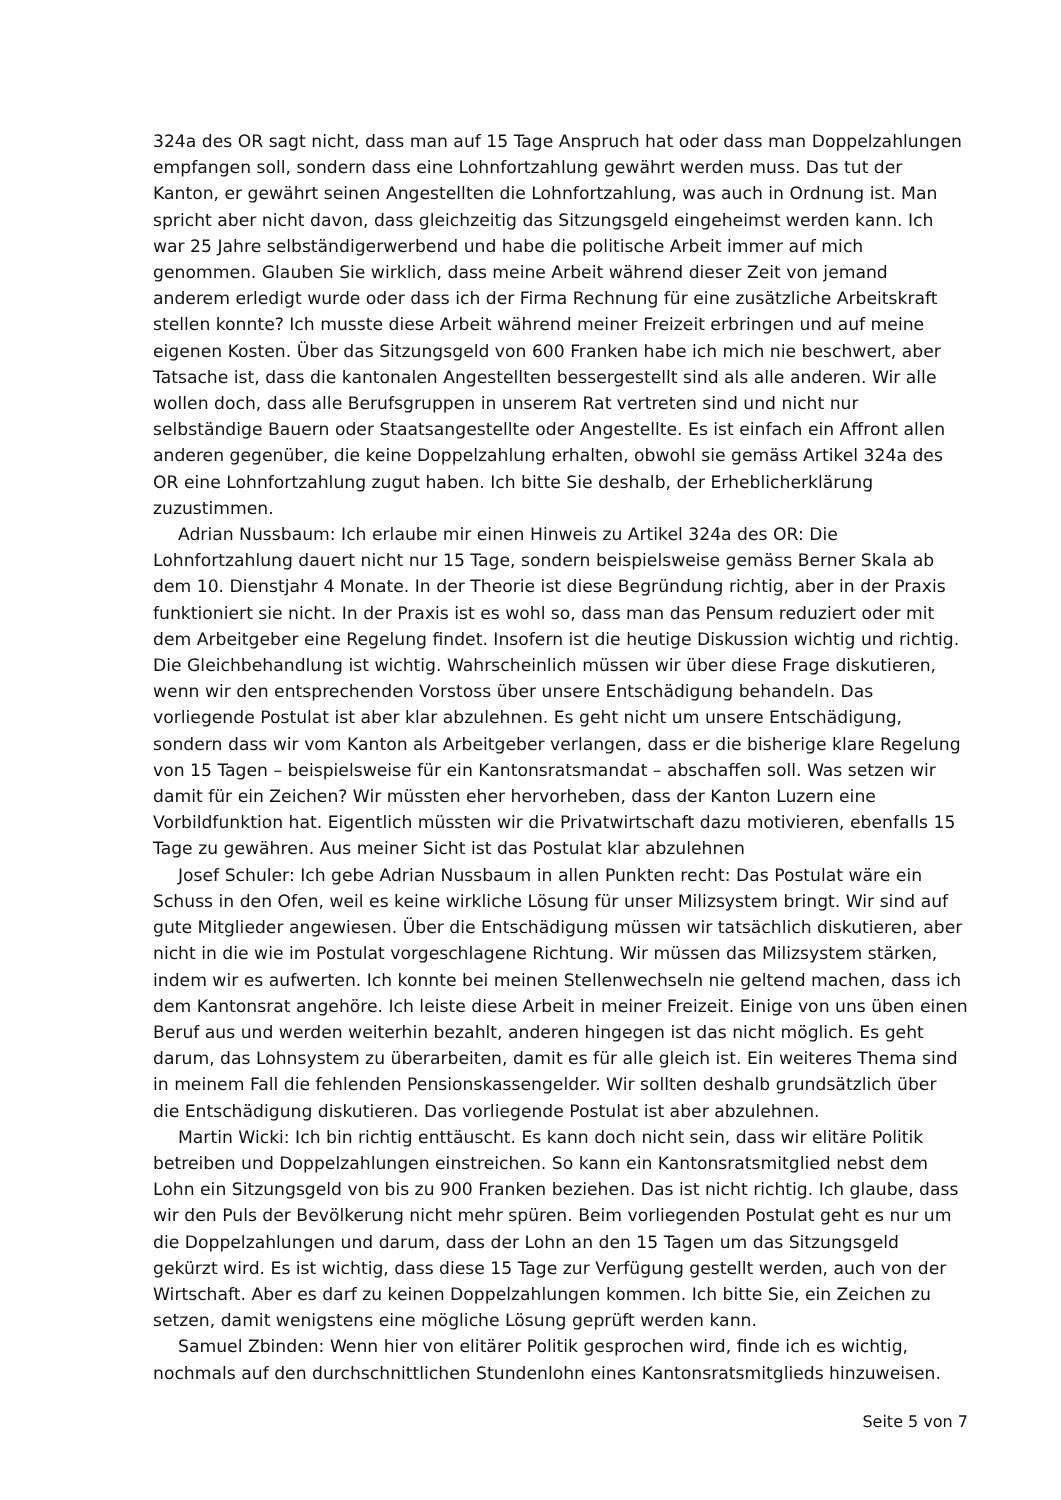324a des OR sagt nicht, dass man auf 15 Tage Anspruch hat oder dass man Doppelzahlungen empfangen soll, sondern dass eine Lohnfortzahlung gewährt werden muss. Das tut der Kanton, er gewährt seinen Angestellten die Lohnfortzahlung, was auch in Ordnung ist. Man spricht aber nicht davon, dass gleichzeitig das Sitzungsgeld eingeheimst werden kann. Ich war 25 Jahre selbständigerwerbend und habe die politische Arbeit immer auf mich genommen. Glauben Sie wirklich, dass meine Arbeit während dieser Zeit von jemand anderem erledigt wurde oder dass ich der Firma Rechnung für eine zusätzliche Arbeitskraft stellen konnte? Ich musste diese Arbeit während meiner Freizeit erbringen und auf meine eigenen Kosten. Über das Sitzungsgeld von 600 Franken habe ich mich nie beschwert, aber Tatsache ist, dass die kantonalen Angestellten bessergestellt sind als alle anderen. Wir alle wollen doch, dass alle Berufsgruppen in unserem Rat vertreten sind und nicht nur selbständige Bauern oder Staatsangestellte oder Angestellte. Es ist einfach ein Affront allen anderen gegenüber, die keine Doppelzahlung erhalten, obwohl sie gemäss Artikel 324a des OR eine Lohnfortzahlung zugut haben. Ich bitte Sie deshalb, der Erheblicherklärung zuzustimmen.
Adrian Nussbaum: Ich erlaube mir einen Hinweis zu Artikel 324a des OR: Die Lohnfortzahlung dauert nicht nur 15 Tage, sondern beispielsweise gemäss Berner Skala ab dem 10. Dienstjahr 4 Monate. In der Theorie ist diese Begründung richtig, aber in der Praxis funktioniert sie nicht. In der Praxis ist es wohl so, dass man das Pensum reduziert oder mit dem Arbeitgeber eine Regelung findet. Insofern ist die heutige Diskussion wichtig und richtig. Die Gleichbehandlung ist wichtig. Wahrscheinlich müssen wir über diese Frage diskutieren, wenn wir den entsprechenden Vorstoss über unsere Entschädigung behandeln. Das vorliegende Postulat ist aber klar abzulehnen. Es geht nicht um unsere Entschädigung, sondern dass wir vom Kanton als Arbeitgeber verlangen, dass er die bisherige klare Regelung von 15 Tagen – beispielsweise für ein Kantonsratsmandat – abschaffen soll. Was setzen wir damit für ein Zeichen? Wir müssten eher hervorheben, dass der Kanton Luzern eine Vorbildfunktion hat. Eigentlich müssten wir die Privatwirtschaft dazu motivieren, ebenfalls 15 Tage zu gewähren. Aus meiner Sicht ist das Postulat klar abzulehnen
Josef Schuler: Ich gebe Adrian Nussbaum in allen Punkten recht: Das Postulat wäre ein Schuss in den Ofen, weil es keine wirkliche Lösung für unser Milizsystem bringt. Wir sind auf gute Mitglieder angewiesen. Über die Entschädigung müssen wir tatsächlich diskutieren, aber nicht in die wie im Postulat vorgeschlagene Richtung. Wir müssen das Milizsystem stärken, indem wir es aufwerten. Ich konnte bei meinen Stellenwechseln nie geltend machen, dass ich dem Kantonsrat angehöre. Ich leiste diese Arbeit in meiner Freizeit. Einige von uns üben einen Beruf aus und werden weiterhin bezahlt, anderen hingegen ist das nicht möglich. Es geht darum, das Lohnsystem zu überarbeiten, damit es für alle gleich ist. Ein weiteres Thema sind in meinem Fall die fehlenden Pensionskassengelder. Wir sollten deshalb grundsätzlich über die Entschädigung diskutieren. Das vorliegende Postulat ist aber abzulehnen.
Martin Wicki: Ich bin richtig enttäuscht. Es kann doch nicht sein, dass wir elitäre Politik betreiben und Doppelzahlungen einstreichen. So kann ein Kantonsratsmitglied nebst dem Lohn ein Sitzungsgeld von bis zu 900 Franken beziehen. Das ist nicht richtig. Ich glaube, dass wir den Puls der Bevölkerung nicht mehr spüren. Beim vorliegenden Postulat geht es nur um die Doppelzahlungen und darum, dass der Lohn an den 15 Tagen um das Sitzungsgeld gekürzt wird. Es ist wichtig, dass diese 15 Tage zur Verfügung gestellt werden, auch von der Wirtschaft. Aber es darf zu keinen Doppelzahlungen kommen. Ich bitte Sie, ein Zeichen zu setzen, damit wenigstens eine mögliche Lösung geprüft werden kann.
Samuel Zbinden: Wenn hier von elitärer Politik gesprochen wird, finde ich es wichtig, nochmals auf den durchschnittlichen Stundenlohn eines Kantonsratsmitglieds hinzuweisen.
Seite 5 von 7